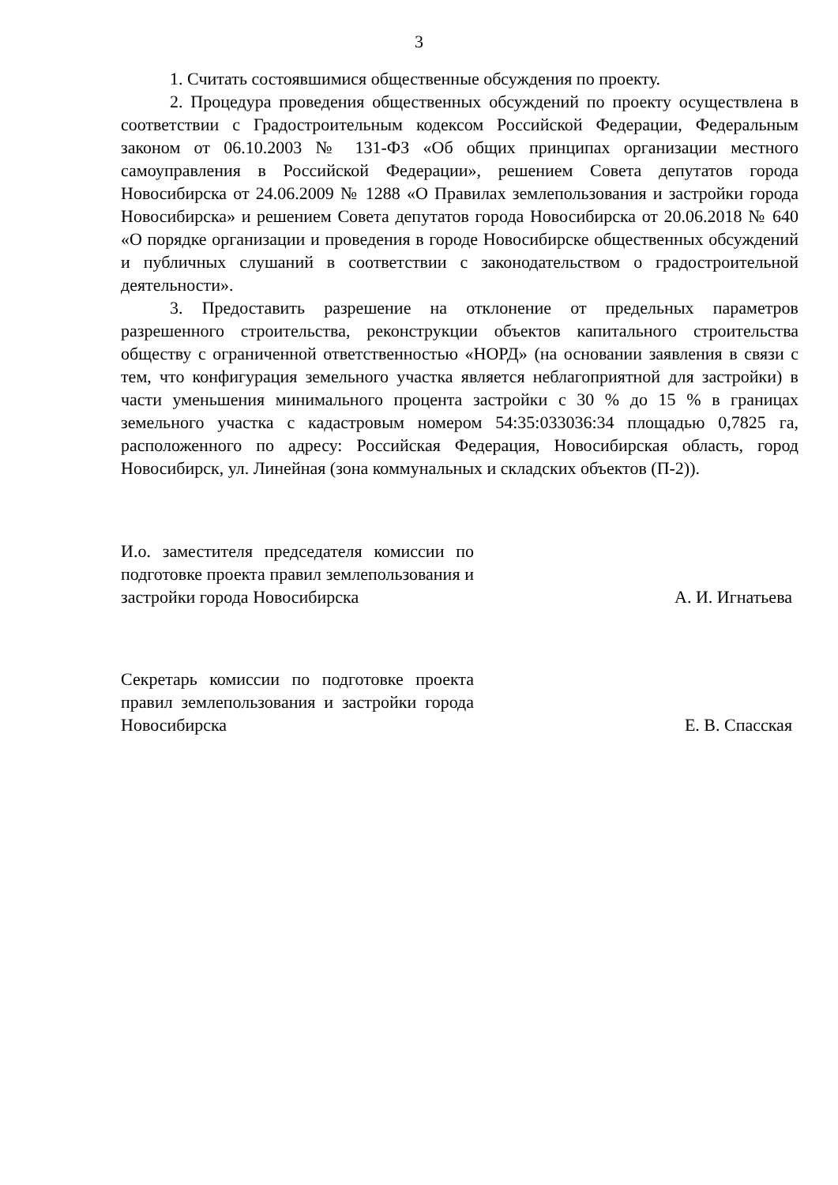3
1. Считать состоявшимися общественные обсуждения по проекту.
2. Процедура проведения общественных обсуждений по проекту осуществлена в соответствии с Градостроительным кодексом Российской Федерации, Федеральным законом от 06.10.2003 № 131-ФЗ «Об общих принципах организации местного самоуправления в Российской Федерации», решением Совета депутатов города Новосибирска от 24.06.2009 № 1288 «О Правилах землепользования и застройки города Новосибирска» и решением Совета депутатов города Новосибирска от 20.06.2018 № 640 «О порядке организации и проведения в городе Новосибирске общественных обсуждений и публичных слушаний в соответствии с законодательством о градостроительной деятельности».
3. Предоставить разрешение на отклонение от предельных параметров разрешенного строительства, реконструкции объектов капитального строительства обществу с ограниченной ответственностью «НОРД» (на основании заявления в связи с тем, что конфигурация земельного участка является неблагоприятной для застройки) в части уменьшения минимального процента застройки с 30 % до 15 % в границах земельного участка с кадастровым номером 54:35:033036:34 площадью 0,7825 га, расположенного по адресу: Российская Федерация, Новосибирская область, город Новосибирск, ул. Линейная (зона коммунальных и складских объектов (П-2)).
И.о. заместителя председателя комиссии по подготовке проекта правил землепользования и застройки города Новосибирска
А. И. Игнатьева
Секретарь комиссии по подготовке проекта правил землепользования и застройки города Новосибирска
Е. В. Спасская